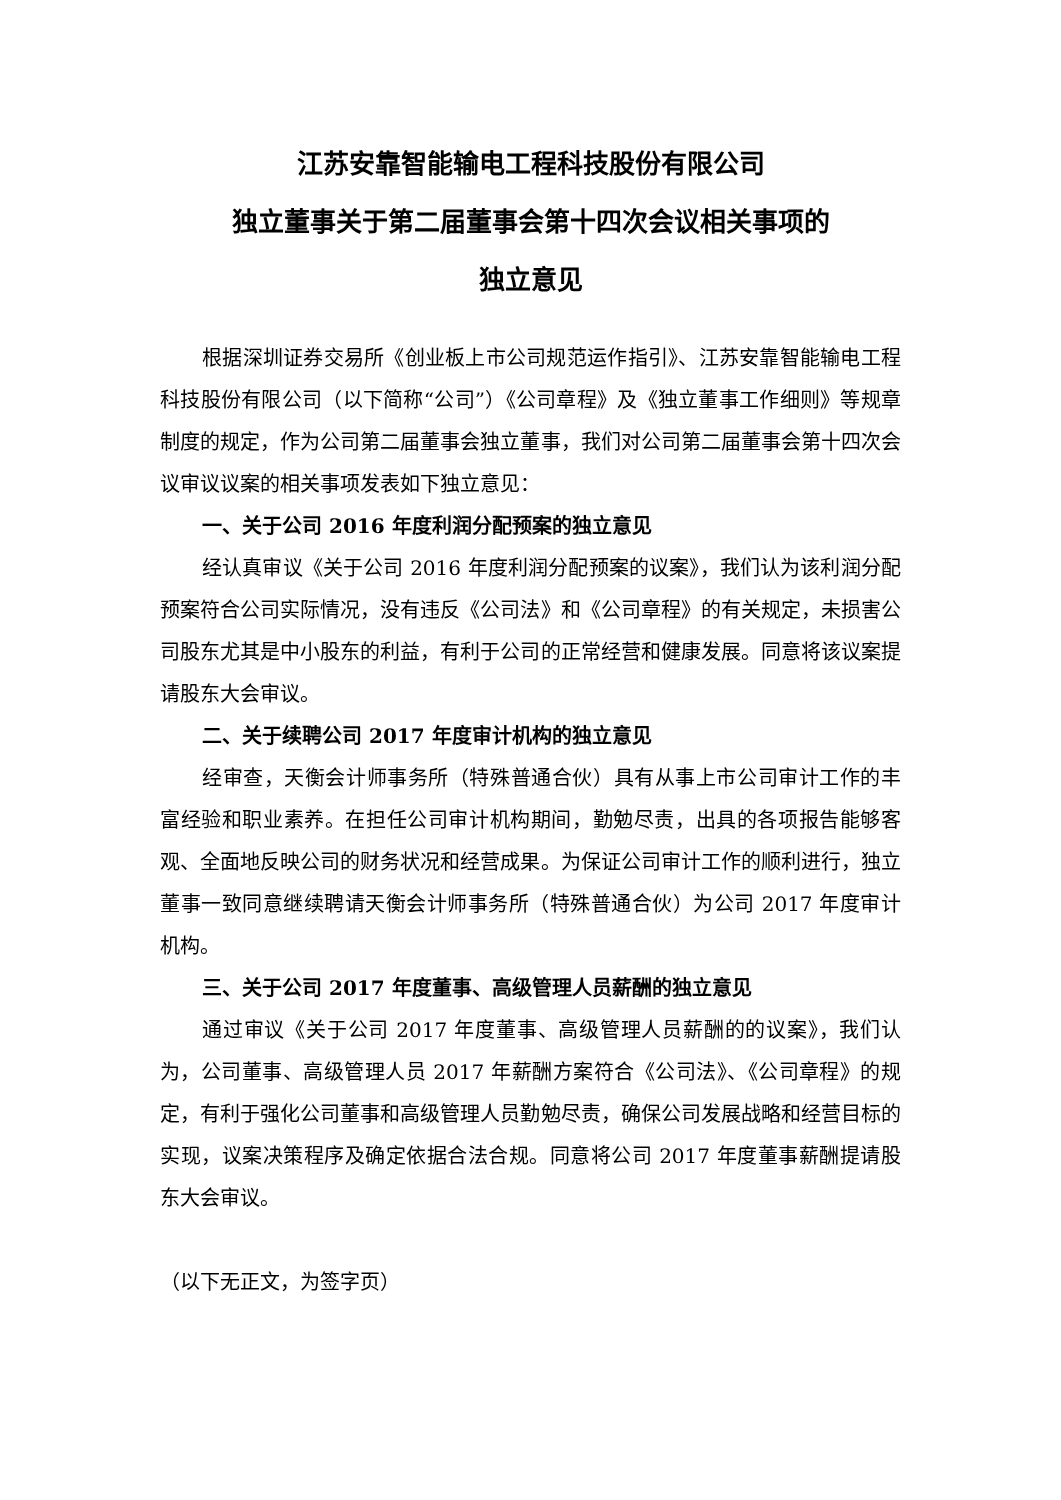江苏安靠智能输电工程科技股份有限公司
独立董事关于第二届董事会第十四次会议相关事项的
独立意见
根据深圳证券交易所《创业板上市公司规范运作指引》、江苏安靠智能输电工程科技股份有限公司（以下简称“公司”）《公司章程》及《独立董事工作细则》等规章制度的规定，作为公司第二届董事会独立董事，我们对公司第二届董事会第十四次会议审议议案的相关事项发表如下独立意见：
一、关于公司 2016 年度利润分配预案的独立意见
经认真审议《关于公司 2016 年度利润分配预案的议案》，我们认为该利润分配预案符合公司实际情况，没有违反《公司法》和《公司章程》的有关规定，未损害公司股东尤其是中小股东的利益，有利于公司的正常经营和健康发展。同意将该议案提请股东大会审议。
二、关于续聘公司 2017 年度审计机构的独立意见
经审查，天衡会计师事务所（特殊普通合伙）具有从事上市公司审计工作的丰富经验和职业素养。在担任公司审计机构期间，勤勉尽责，出具的各项报告能够客观、全面地反映公司的财务状况和经营成果。为保证公司审计工作的顺利进行，独立董事一致同意继续聘请天衡会计师事务所（特殊普通合伙）为公司 2017 年度审计机构。
三、关于公司 2017 年度董事、高级管理人员薪酬的独立意见
通过审议《关于公司 2017 年度董事、高级管理人员薪酬的的议案》，我们认为，公司董事、高级管理人员 2017 年薪酬方案符合《公司法》、《公司章程》的规定，有利于强化公司董事和高级管理人员勤勉尽责，确保公司发展战略和经营目标的实现，议案决策程序及确定依据合法合规。同意将公司 2017 年度董事薪酬提请股东大会审议。
（以下无正文，为签字页）